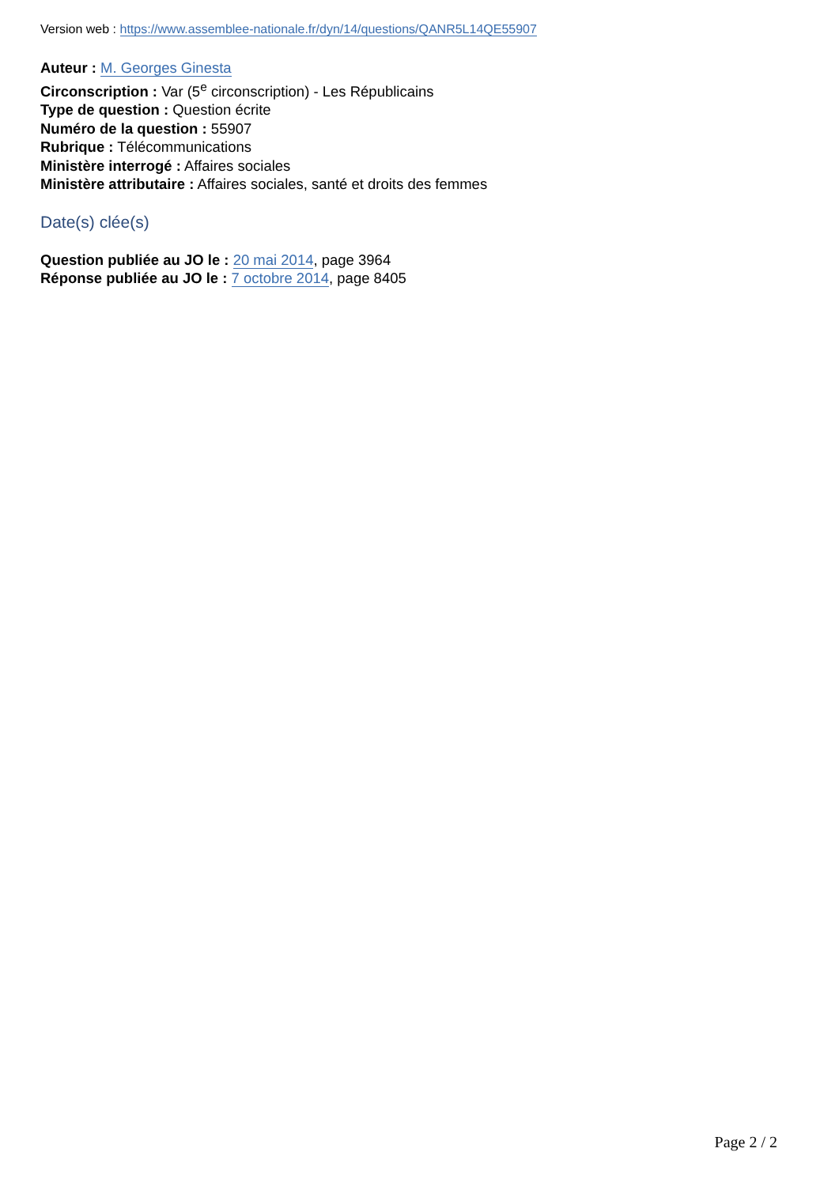Version web : https://www.assemblee-nationale.fr/dyn/14/questions/QANR5L14QE55907
Auteur : M. Georges Ginesta
Circonscription : Var (5<sup>e</sup> circonscription) - Les Républicains
Type de question : Question écrite
Numéro de la question : 55907
Rubrique : Télécommunications
Ministère interrogé : Affaires sociales
Ministère attributaire : Affaires sociales, santé et droits des femmes
Date(s) clée(s)
Question publiée au JO le : 20 mai 2014, page 3964
Réponse publiée au JO le : 7 octobre 2014, page 8405
Page 2 / 2